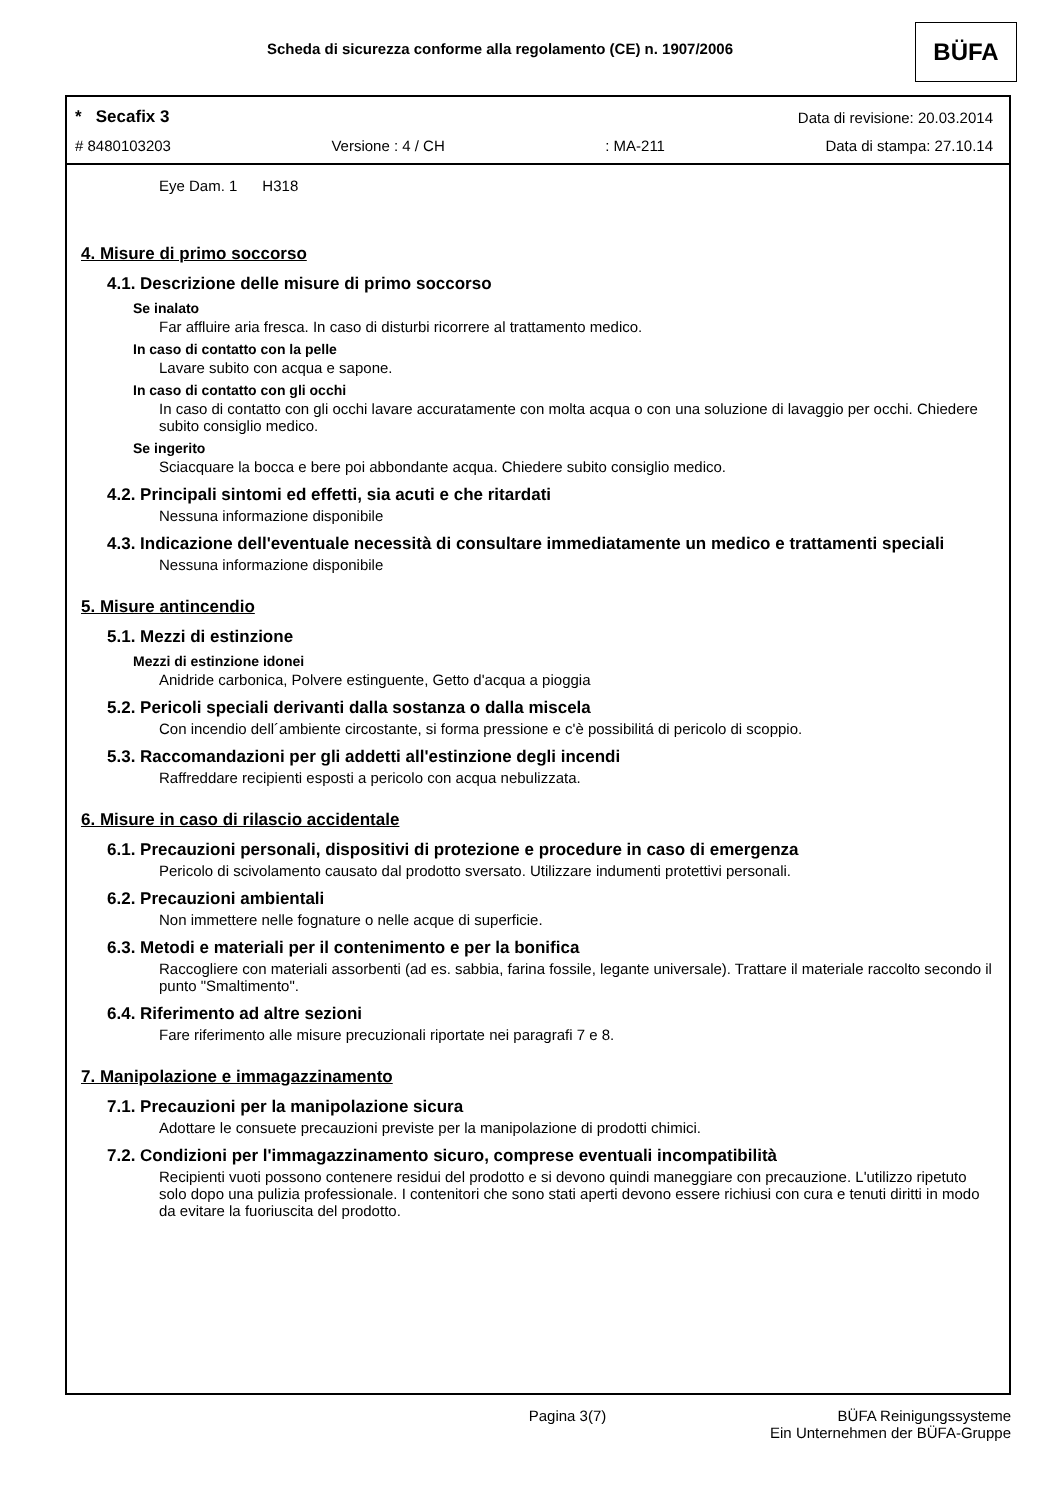Scheda di sicurezza conforme alla regolamento (CE) n. 1907/2006 BÜFA
* Secafix 3 Data di revisione: 20.03.2014
# 8480103203 Versione : 4 / CH: MA-211 Data di stampa: 27.10.14
Eye Dam. 1 H318
4. Misure di primo soccorso
4.1. Descrizione delle misure di primo soccorso
Se inalato
Far affluire aria fresca. In caso di disturbi ricorrere al trattamento medico.
In caso di contatto con la pelle
Lavare subito con acqua e sapone.
In caso di contatto con gli occhi
In caso di contatto con gli occhi lavare accuratamente con molta acqua o con una soluzione di lavaggio per occhi. Chiedere subito consiglio medico.
Se ingerito
Sciacquare la bocca e bere poi abbondante acqua. Chiedere subito consiglio medico.
4.2. Principali sintomi ed effetti, sia acuti e che ritardati
Nessuna informazione disponibile
4.3. Indicazione dell'eventuale necessità di consultare immediatamente un medico e trattamenti speciali
Nessuna informazione disponibile
5. Misure antincendio
5.1. Mezzi di estinzione
Mezzi di estinzione idonei
Anidride carbonica, Polvere estinguente, Getto d'acqua a pioggia
5.2. Pericoli speciali derivanti dalla sostanza o dalla miscela
Con incendio dell´ambiente circostante, si forma pressione e c'è possibilitá di pericolo di scoppio.
5.3. Raccomandazioni per gli addetti all'estinzione degli incendi
Raffreddare recipienti esposti a pericolo con acqua nebulizzata.
6. Misure in caso di rilascio accidentale
6.1. Precauzioni personali, dispositivi di protezione e procedure in caso di emergenza
Pericolo di scivolamento causato dal prodotto sversato. Utilizzare indumenti protettivi personali.
6.2. Precauzioni ambientali
Non immettere nelle fognature o nelle acque di superficie.
6.3. Metodi e materiali per il contenimento e per la bonifica
Raccogliere con materiali assorbenti (ad es. sabbia, farina fossile, legante universale). Trattare il materiale raccolto secondo il punto "Smaltimento".
6.4. Riferimento ad altre sezioni
Fare riferimento alle misure precuzionali riportate nei paragrafi 7 e 8.
7. Manipolazione e immagazzinamento
7.1. Precauzioni per la manipolazione sicura
Adottare le consuete precauzioni previste per la manipolazione di prodotti chimici.
7.2. Condizioni per l'immagazzinamento sicuro, comprese eventuali incompatibilità
Recipienti vuoti possono contenere residui del prodotto e si devono quindi maneggiare con precauzione. L'utilizzo ripetuto solo dopo una pulizia professionale. I contenitori che sono stati aperti devono essere richiusi con cura e tenuti diritti in modo da evitare la fuoriuscita del prodotto.
Pagina 3(7) BÜFA Reinigungssysteme
Ein Unternehmen der BÜFA-Gruppe